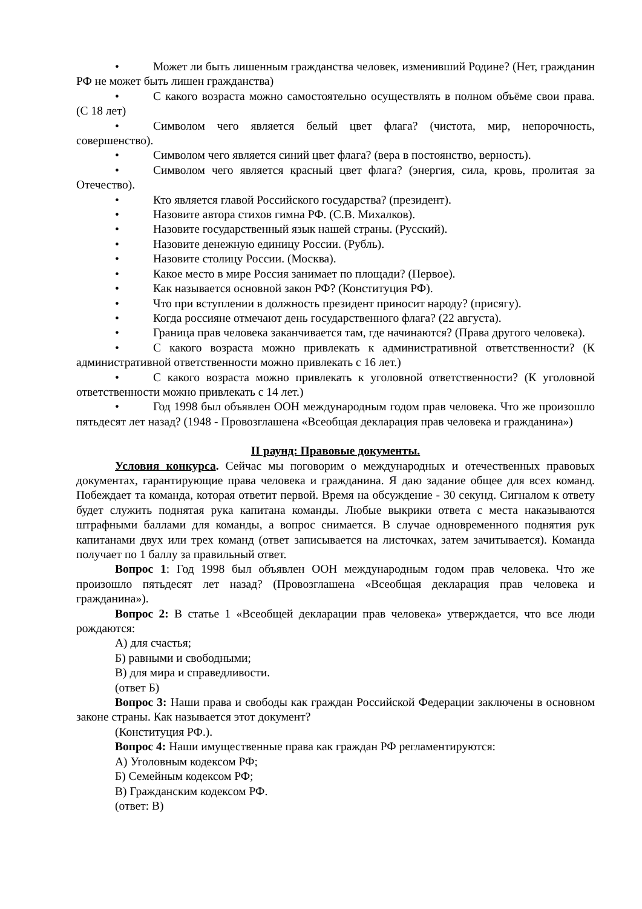• Может ли быть лишенным гражданства человек, изменивший Родине? (Нет, гражданин РФ не может быть лишен гражданства)
• С какого возраста можно самостоятельно осуществлять в полном объёме свои права. (С 18 лет)
• Символом чего является белый цвет флага? (чистота, мир, непорочность, совершенство).
• Символом чего является синий цвет флага? (вера в постоянство, верность).
• Символом чего является красный цвет флага? (энергия, сила, кровь, пролитая за Отечество).
• Кто является главой Российского государства? (президент).
• Назовите автора стихов гимна РФ. (С.В. Михалков).
• Назовите государственный язык нашей страны. (Русский).
• Назовите денежную единицу России. (Рубль).
• Назовите столицу России. (Москва).
• Какое место в мире Россия занимает по площади? (Первое).
• Как называется основной закон РФ? (Конституция РФ).
• Что при вступлении в должность президент приносит народу? (присягу).
• Когда россияне отмечают день государственного флага? (22 августа).
• Граница прав человека заканчивается там, где начинаются? (Права другого человека).
• С какого возраста можно привлекать к административной ответственности? (К административной ответственности можно привлекать с 16 лет.)
• С какого возраста можно привлекать к уголовной ответственности? (К уголовной ответственности можно привлекать с 14 лет.)
• Год 1998 был объявлен ООН международным годом прав человека. Что же произошло пятьдесят лет назад? (1948 - Провозглашена «Всеобщая декларация прав человека и гражданина»)
II раунд: Правовые документы.
Условия конкурса. Сейчас мы поговорим о международных и отечественных правовых документах, гарантирующие права человека и гражданина. Я даю задание общее для всех команд. Побеждает та команда, которая ответит первой. Время на обсуждение - 30 секунд. Сигналом к ответу будет служить поднятая рука капитана команды. Любые выкрики ответа с места наказываются штрафными баллами для команды, а вопрос снимается. В случае одновременного поднятия рук капитанами двух или трех команд (ответ записывается на листочках, затем зачитывается). Команда получает по 1 баллу за правильный ответ.
Вопрос 1: Год 1998 был объявлен ООН международным годом прав человека. Что же произошло пятьдесят лет назад? (Провозглашена «Всеобщая декларация прав человека и гражданина»).
Вопрос 2: В статье 1 «Всеобщей декларации прав человека» утверждается, что все люди рождаются:
А) для счастья;
Б) равными и свободными;
В) для мира и справедливости.
(ответ Б)
Вопрос 3: Наши права и свободы как граждан Российской Федерации заключены в основном законе страны. Как называется этот документ?
(Конституция РФ.).
Вопрос 4: Наши имущественные права как граждан РФ регламентируются:
А) Уголовным кодексом РФ;
Б) Семейным кодексом РФ;
В) Гражданским кодексом РФ.
(ответ: В)